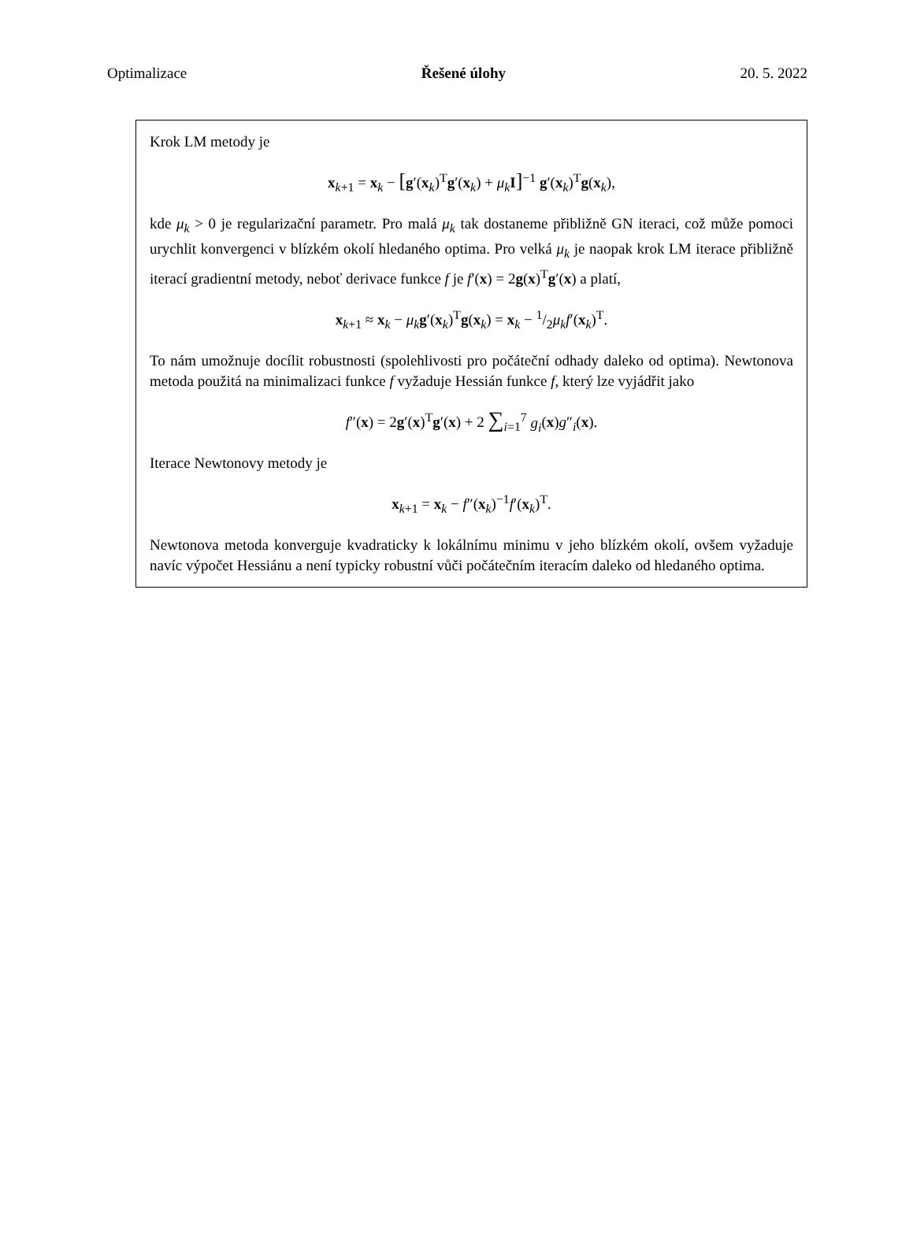Optimalizace Řešené úlohy 20. 5. 2022
Krok LM metody je
x<sub>k+1</sub> = x<sub>k</sub> − [g′(x<sub>k</sub>)<sup>T</sup>g′(x<sub>k</sub>) + μ<sub>k</sub>I]<sup>−1</sup> g′(x<sub>k</sub>)<sup>T</sup>g(x<sub>k</sub>),
kde μ<sub>k</sub> > 0 je regularizační parametr. Pro malá μ<sub>k</sub> tak dostaneme přibližně GN iteraci, což může pomoci urychlit konvergenci v blízkém okolí hledaného optima. Pro velká μ<sub>k</sub> je naopak krok LM iterace přibližně iterací gradientní metody, neboť derivace funkce f je f′(x) = 2g(x)<sup>T</sup>g′(x) a platí,
x<sub>k+1</sub> ≈ x<sub>k</sub> − μ<sub>k</sub>g′(x<sub>k</sub>)<sup>T</sup>g(x<sub>k</sub>) = x<sub>k</sub> − 1/2μ<sub>k</sub>f′(x<sub>k</sub>)<sup>T</sup>.
To nám umožnuje docílit robustnosti (spolehlivosti pro počáteční odhady daleko od optima). Newtonova metoda použitá na minimalizaci funkce f vyžaduje Hessián funkce f, který lze vyjádřit jako
f″(x) = 2g′(x)<sup>T</sup>g′(x) + 2 ∑<sub>i=1</sub><sup>7</sup> g<sub>i</sub>(x)g″<sub>i</sub>(x).
Iterace Newtonovy metody je
x<sub>k+1</sub> = x<sub>k</sub> − f″(x<sub>k</sub>)<sup>−1</sup>f′(x<sub>k</sub>)<sup>T</sup>.
Newtonova metoda konverguje kvadraticky k lokálnímu minimu v jeho blízkém okolí, ovšem vyžaduje navíc výpočet Hessiánu a není typicky robustní vůči počátečním iteracím daleko od hledaného optima.